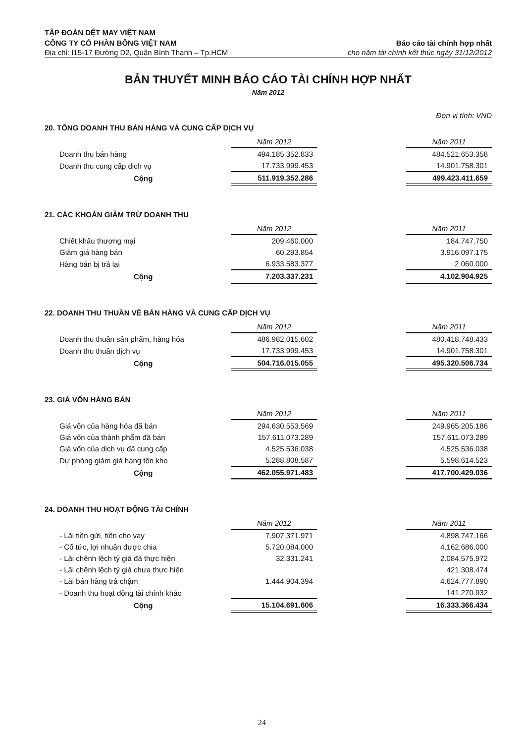TẬP ĐOÀN DỆT MAY VIỆT NAM
CÔNG TY CỔ PHẦN BÔNG VIỆT NAM
Địa chỉ: I15-17 Đường D2, Quận Bình Thạnh – Tp.HCM
Báo cáo tài chính hợp nhất
cho năm tài chính kết thúc ngày 31/12/2012
BẢN THUYẾT MINH BÁO CÁO TÀI CHÍNH HỢP NHẤT
Năm 2012
Đơn vị tính: VND
20. TỔNG DOANH THU BÁN HÀNG VÀ CUNG CẤP DỊCH VỤ
| | Năm 2012 | | Năm 2011 |
| Doanh thu bán hàng | 494.185.352.833 | | 484.521.653.358 |
| Doanh thu cung cấp dịch vụ | 17.733.999.453 | | 14.901.758.301 |
| Cộng | 511.919.352.286 | | 499.423.411.659 |
21. CÁC KHOẢN GIẢM TRỪ DOANH THU
| | Năm 2012 | | Năm 2011 |
| Chiết khấu thương mại | 209.460.000 | | 184.747.750 |
| Giảm giá hàng bán | 60.293.854 | | 3.916.097.175 |
| Hàng bán bị trả lại | 6.933.583.377 | | 2.060.000 |
| Cộng | 7.203.337.231 | | 4.102.904.925 |
22. DOANH THU THUẦN VỀ BÁN HÀNG VÀ CUNG CẤP DỊCH VỤ
| | Năm 2012 | | Năm 2011 |
| Doanh thu thuần sản phẩm, hàng hóa | 486.982.015.602 | | 480.418.748.433 |
| Doanh thu thuần dịch vụ | 17.733.999.453 | | 14.901.758.301 |
| Cộng | 504.716.015.055 | | 495.320.506.734 |
23. GIÁ VỐN HÀNG BÁN
| | Năm 2012 | | Năm 2011 |
| Giá vốn của hàng hóa đã bán | 294.630.553.569 | | 249.965.205.186 |
| Giá vốn của thành phẩm đã bán | 157.611.073.289 | | 157.611.073.289 |
| Giá vốn của dịch vụ đã cung cấp | 4.525.536.038 | | 4.525.536.038 |
| Dự phòng giảm giá hàng tồn kho | 5.288.808.587 | | 5.598.614.523 |
| Cộng | 462.055.971.483 | | 417.700.429.036 |
24. DOANH THU HOẠT ĐỘNG TÀI CHÍNH
| | Năm 2012 | | Năm 2011 |
| - Lãi tiền gửi, tiền cho vay | 7.907.371.971 | | 4.898.747.166 |
| - Cổ tức, lợi nhuận được chia | 5.720.084.000 | | 4.162.686.000 |
| - Lãi chênh lệch tỷ giá đã thực hiện | 32.331.241 | | 2.084.575.972 |
| - Lãi chênh lệch tỷ giá chưa thực hiện | | | 421.308.474 |
| - Lãi bán hàng trả chậm | 1.444.904.394 | | 4.624.777.890 |
| - Doanh thu hoạt động tài chính khác | | | 141.270.932 |
| Cộng | 15.104.691.606 | | 16.333.366.434 |
24